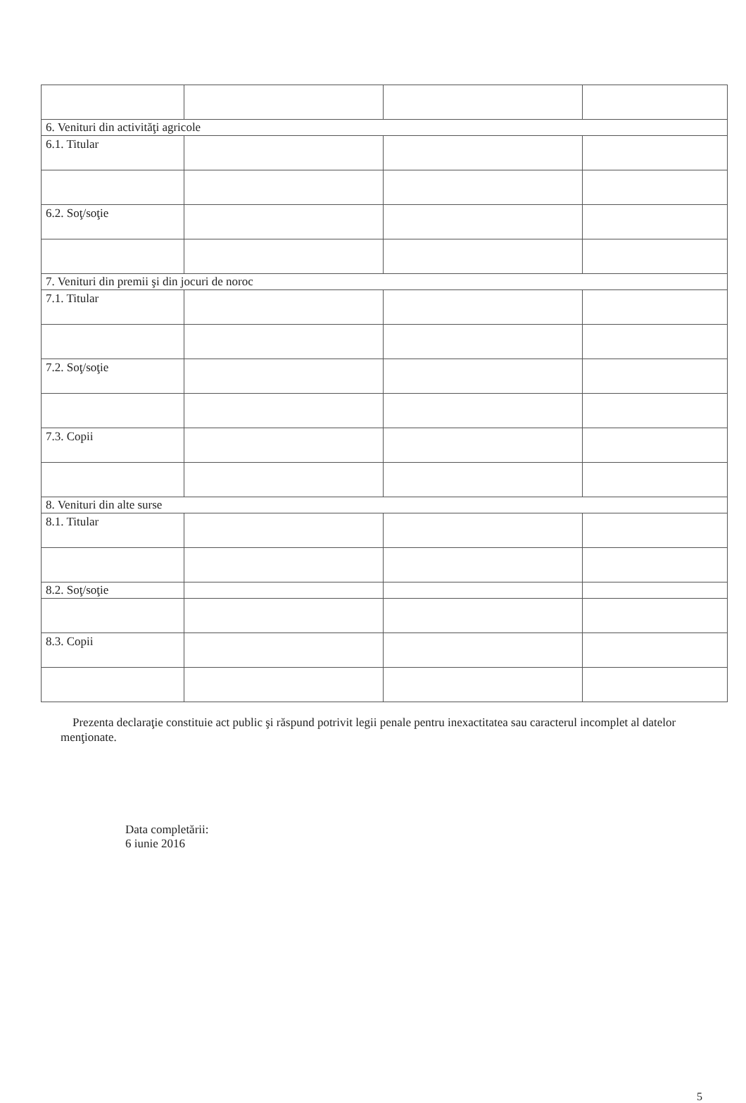| 6. Venituri din activităţi agricole | | | |
| 6.1. Titular | | | |
| 6.2. Soţ/soţie | | | |
| 7. Venituri din premii şi din jocuri de noroc | | | |
| 7.1. Titular | | | |
| 7.2. Soţ/soţie | | | |
| 7.3. Copii | | | |
| 8. Venituri din alte surse | | | |
| 8.1. Titular | | | |
| 8.2. Soţ/soţie | | | |
| 8.3. Copii | | | |
Prezenta declaraţie constituie act public şi răspund potrivit legii penale pentru inexactitatea sau caracterul incomplet al datelor menţionate.
Data completării:
6 iunie 2016
5